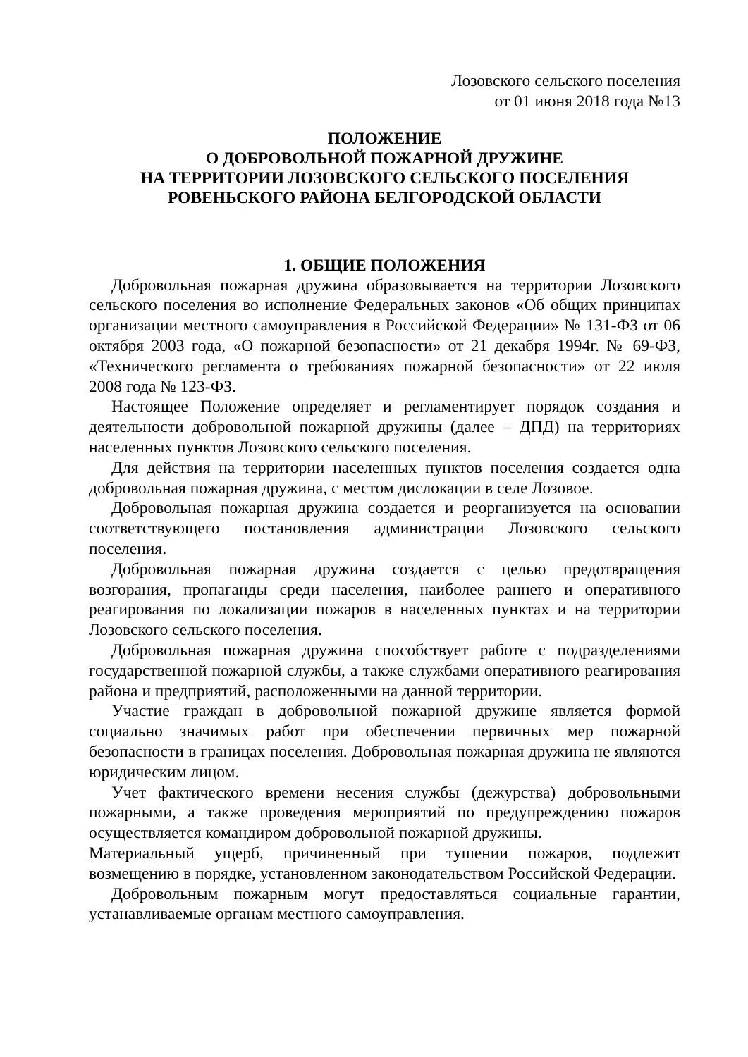Лозовского сельского поселения
от 01 июня 2018 года №13
ПОЛОЖЕНИЕ
О ДОБРОВОЛЬНОЙ ПОЖАРНОЙ ДРУЖИНЕ
НА ТЕРРИТОРИИ ЛОЗОВСКОГО СЕЛЬСКОГО ПОСЕЛЕНИЯ
РОВЕНЬСКОГО РАЙОНА БЕЛГОРОДСКОЙ ОБЛАСТИ
1. ОБЩИЕ ПОЛОЖЕНИЯ
Добровольная пожарная дружина образовывается на территории Лозовского сельского поселения во исполнение Федеральных законов «Об общих принципах организации местного самоуправления в Российской Федерации» № 131-ФЗ от 06 октября 2003 года, «О пожарной безопасности» от 21 декабря 1994г. № 69-ФЗ, «Технического регламента о требованиях пожарной безопасности» от 22 июля 2008 года № 123-ФЗ.
Настоящее Положение определяет и регламентирует порядок создания и деятельности добровольной пожарной дружины (далее – ДПД) на территориях населенных пунктов Лозовского сельского поселения.
Для действия на территории населенных пунктов поселения создается одна добровольная пожарная дружина, с местом дислокации в селе Лозовое.
Добровольная пожарная дружина создается и реорганизуется на основании соответствующего постановления администрации Лозовского сельского поселения.
Добровольная пожарная дружина создается с целью предотвращения возгорания, пропаганды среди населения, наиболее раннего и оперативного реагирования по локализации пожаров в населенных пунктах и на территории Лозовского сельского поселения.
Добровольная пожарная дружина способствует работе с подразделениями государственной пожарной службы, а также службами оперативного реагирования района и предприятий, расположенными на данной территории.
Участие граждан в добровольной пожарной дружине является формой социально значимых работ при обеспечении первичных мер пожарной безопасности в границах поселения. Добровольная пожарная дружина не являются юридическим лицом.
Учет фактического времени несения службы (дежурства) добровольными пожарными, а также проведения мероприятий по предупреждению пожаров осуществляется командиром добровольной пожарной дружины.
Материальный ущерб, причиненный при тушении пожаров, подлежит возмещению в порядке, установленном законодательством Российской Федерации.
Добровольным пожарным могут предоставляться социальные гарантии, устанавливаемые органам местного самоуправления.